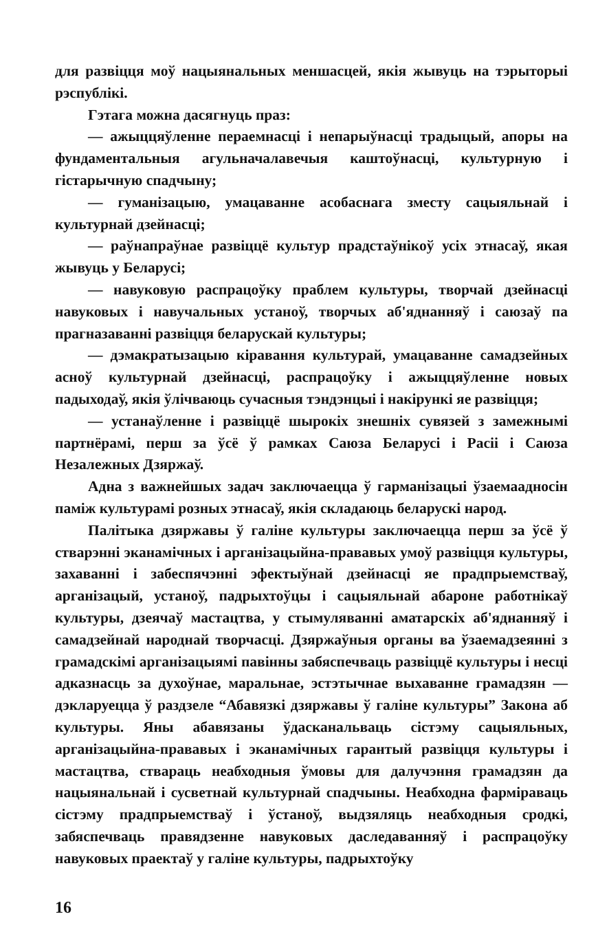для развіцця моў нацыянальных меншасцей, якія жывуць на тэрыторыі рэспублікі.
Гэтага можна дасягнуць праз:
— ажыццяўленне пераемнасці і непарыўнасці традыцый, апоры на фундаментальныя агульначалавечыя каштоўнасці, культурную і гістарычную спадчыну;
— гуманізацыю, умацаванне асобаснага зместу сацыяльнай і культурнай дзейнасці;
— раўнапраўнае развіццё культур прадстаўнікоў усіх этнасаў, якая жывуць у Беларусі;
— навуковую распрацоўку праблем культуры, творчай дзейнасці навуковых і навучальных устаноў, творчых аб'яднанняў і саюзаў па прагназаванні развіцця беларускай культуры;
— дэмакратызацыю кіравання культурай, умацаванне самадзейных асноў культурнай дзейнасці, распрацоўку і ажыццяўленне новых падыходаў, якія ўлічваюць сучасныя тэндэнцыі і накірункі яе развіцця;
— устанаўленне і развіццё шырокіх знешніх сувязей з замежнымі партнёрамі, перш за ўсё ў рамках Саюза Беларусі і Расіі і Саюза Незалежных Дзяржаў.
Адна з важнейшых задач заключаецца ў гарманізацыі ўзаемаадносін паміж культурамі розных этнасаў, якія складаюць беларускі народ.
Палітыка дзяржавы ў галіне культуры заключаецца перш за ўсё ў стварэнні эканамічных і арганізацыйна-прававых умоў развіцця культуры, захаванні і забеспячэнні эфектыўнай дзейнасці яе прадпрыемстваў, арганізацый, устаноў, падрыхтоўцы і сацыяльнай абароне работнікаў культуры, дзеячаў мастацтва, у стымуляванні аматарскіх аб'яднанняў і самадзейнай народнай творчасці. Дзяржаўныя органы ва ўзаемадзеянні з грамадскімі арганізацыямі павінны забяспечваць развіццё культуры і несці адказнасць за духоўнае, маральнае, эстэтычнае выхаванне грамадзян — дэкларуецца ў раздзеле “Абавязкі дзяржавы ў галіне культуры” Закона аб культуры. Яны абавязаны ўдасканальваць сістэму сацыяльных, арганізацыйна-прававых і эканамічных гарантый развіцця культуры і мастацтва, ствараць неабходныя ўмовы для далучэння грамадзян да нацыянальнай і сусветнай культурнай спадчыны. Неабходна фарміраваць сістэму прадпрыемстваў і ўстаноў, выдзяляць неабходныя сродкі, забяспечваць правядзенне навуковых даследаванняў і распрацоўку навуковых праектаў у галіне культуры, падрыхтоўку
16